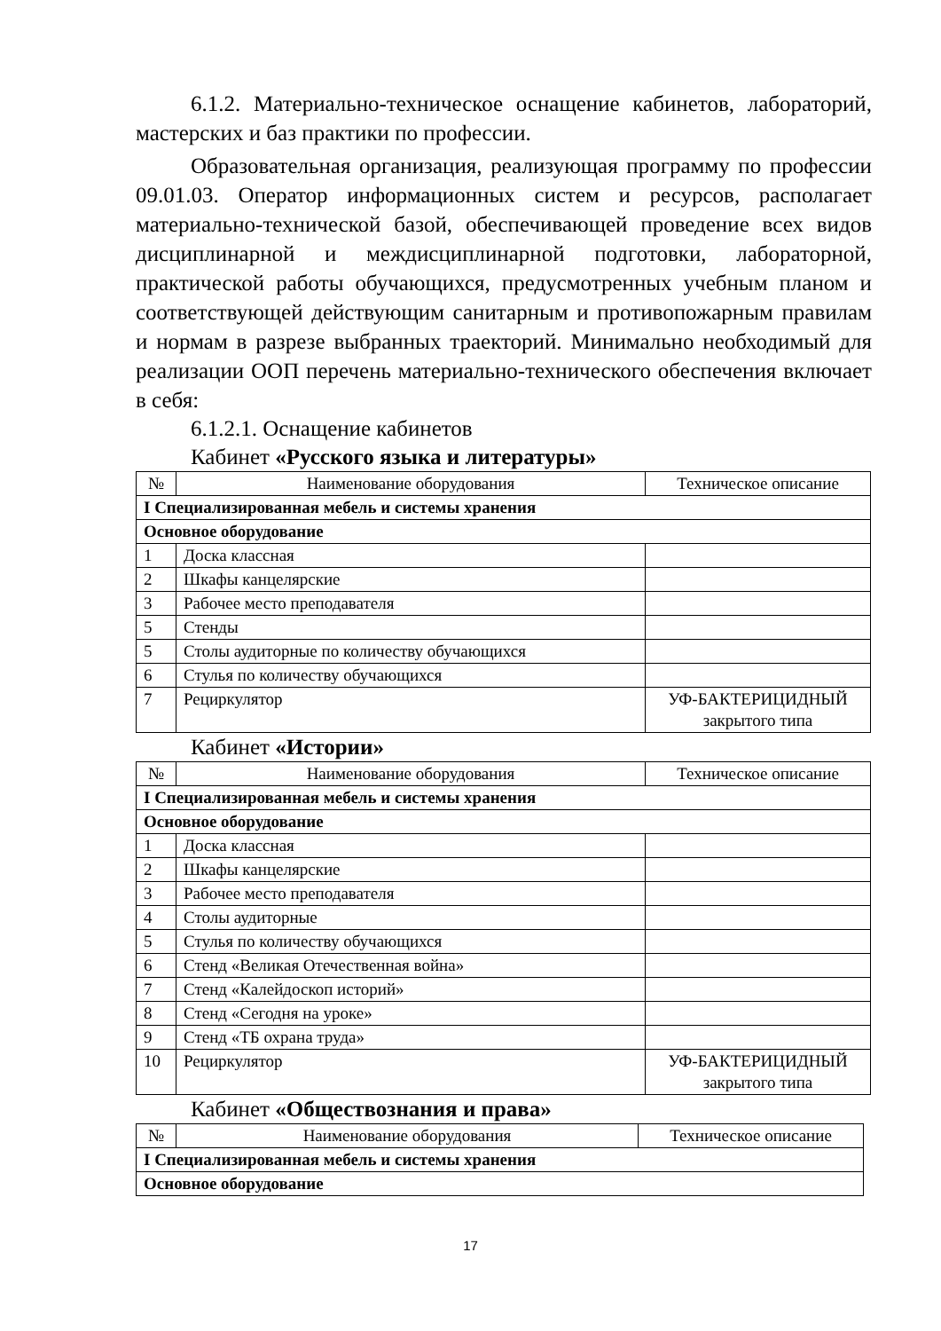6.1.2. Материально-техническое оснащение кабинетов, лабораторий, мастерских и баз практики по профессии.
Образовательная организация, реализующая программу по профессии 09.01.03. Оператор информационных систем и ресурсов, располагает материально-технической базой, обеспечивающей проведение всех видов дисциплинарной и междисциплинарной подготовки, лабораторной, практической работы обучающихся, предусмотренных учебным планом и соответствующей действующим санитарным и противопожарным правилам и нормам в разрезе выбранных траекторий. Минимально необходимый для реализации ООП перечень материально-технического обеспечения включает в себя:
6.1.2.1. Оснащение кабинетов
Кабинет «Русского языка и литературы»
| № | Наименование оборудования | Техническое описание |
| --- | --- | --- |
| I Специализированная мебель и системы хранения | | |
| Основное оборудование | | |
| 1 | Доска классная | |
| 2 | Шкафы канцелярские | |
| 3 | Рабочее место преподавателя | |
| 5 | Стенды | |
| 5 | Столы аудиторные по количеству обучающихся | |
| 6 | Стулья по количеству обучающихся | |
| 7 | Рециркулятор | УФ-БАКТЕРИЦИДНЫЙ закрытого типа |
Кабинет «Истории»
| № | Наименование оборудования | Техническое описание |
| --- | --- | --- |
| I Специализированная мебель и системы хранения | | |
| Основное оборудование | | |
| 1 | Доска классная | |
| 2 | Шкафы канцелярские | |
| 3 | Рабочее место преподавателя | |
| 4 | Столы аудиторные | |
| 5 | Стулья по количеству обучающихся | |
| 6 | Стенд «Великая Отечественная война» | |
| 7 | Стенд «Калейдоскоп историй» | |
| 8 | Стенд «Сегодня на уроке» | |
| 9 | Стенд «ТБ охрана труда» | |
| 10 | Рециркулятор | УФ-БАКТЕРИЦИДНЫЙ закрытого типа |
Кабинет «Обществознания и права»
| № | Наименование оборудования | Техническое описание |
| --- | --- | --- |
| I Специализированная мебель и системы хранения | | |
| Основное оборудование | | |
17